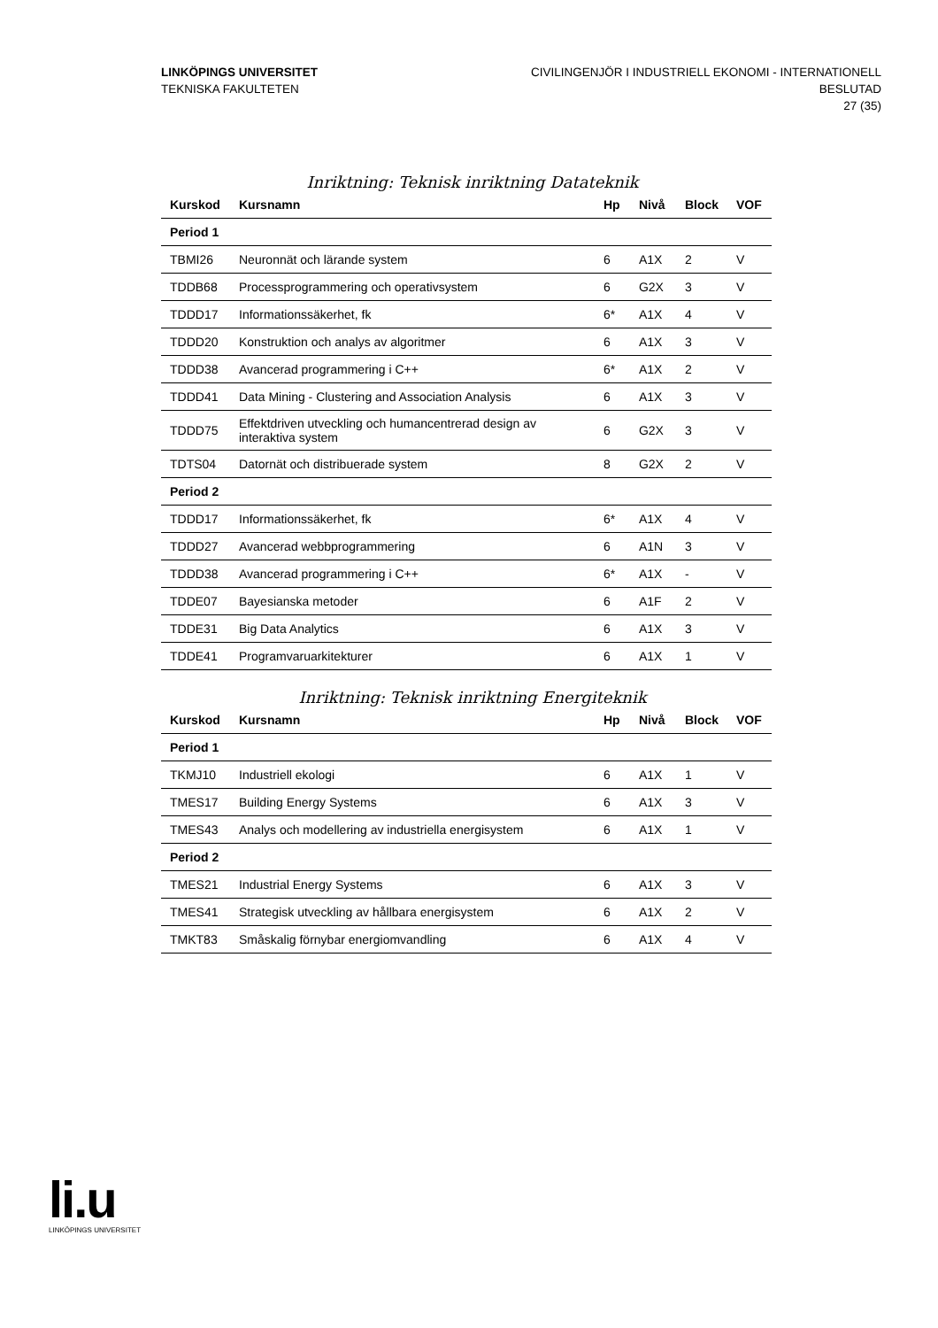LINKÖPINGS UNIVERSITET
TEKNISKA FAKULTETEN
CIVILINGENJÖR I INDUSTRIELL EKONOMI - INTERNATIONELL
BESLUTAD
27 (35)
Inriktning: Teknisk inriktning Datateknik
| Kurskod | Kursnamn | Hp | Nivå | Block | VOF |
| --- | --- | --- | --- | --- | --- |
| Period 1 | | | | | |
| TBMI26 | Neuronnät och lärande system | 6 | A1X | 2 | V |
| TDDB68 | Processprogrammering och operativsystem | 6 | G2X | 3 | V |
| TDDD17 | Informationssäkerhet, fk | 6* | A1X | 4 | V |
| TDDD20 | Konstruktion och analys av algoritmer | 6 | A1X | 3 | V |
| TDDD38 | Avancerad programmering i C++ | 6* | A1X | 2 | V |
| TDDD41 | Data Mining - Clustering and Association Analysis | 6 | A1X | 3 | V |
| TDDD75 | Effektdriven utveckling och humancentrerad design av interaktiva system | 6 | G2X | 3 | V |
| TDTS04 | Datornät och distribuerade system | 8 | G2X | 2 | V |
| Period 2 | | | | | |
| TDDD17 | Informationssäkerhet, fk | 6* | A1X | 4 | V |
| TDDD27 | Avancerad webbprogrammering | 6 | A1N | 3 | V |
| TDDD38 | Avancerad programmering i C++ | 6* | A1X | - | V |
| TDDE07 | Bayesianska metoder | 6 | A1F | 2 | V |
| TDDE31 | Big Data Analytics | 6 | A1X | 3 | V |
| TDDE41 | Programvaruarkitekturer | 6 | A1X | 1 | V |
Inriktning: Teknisk inriktning Energiteknik
| Kurskod | Kursnamn | Hp | Nivå | Block | VOF |
| --- | --- | --- | --- | --- | --- |
| Period 1 | | | | | |
| TKMJ10 | Industriell ekologi | 6 | A1X | 1 | V |
| TMES17 | Building Energy Systems | 6 | A1X | 3 | V |
| TMES43 | Analys och modellering av industriella energisystem | 6 | A1X | 1 | V |
| Period 2 | | | | | |
| TMES21 | Industrial Energy Systems | 6 | A1X | 3 | V |
| TMES41 | Strategisk utveckling av hållbara energisystem | 6 | A1X | 2 | V |
| TMKT83 | Småskalig förnybar energiomvandling | 6 | A1X | 4 | V |
li.u
LINKÖPINGS UNIVERSITET